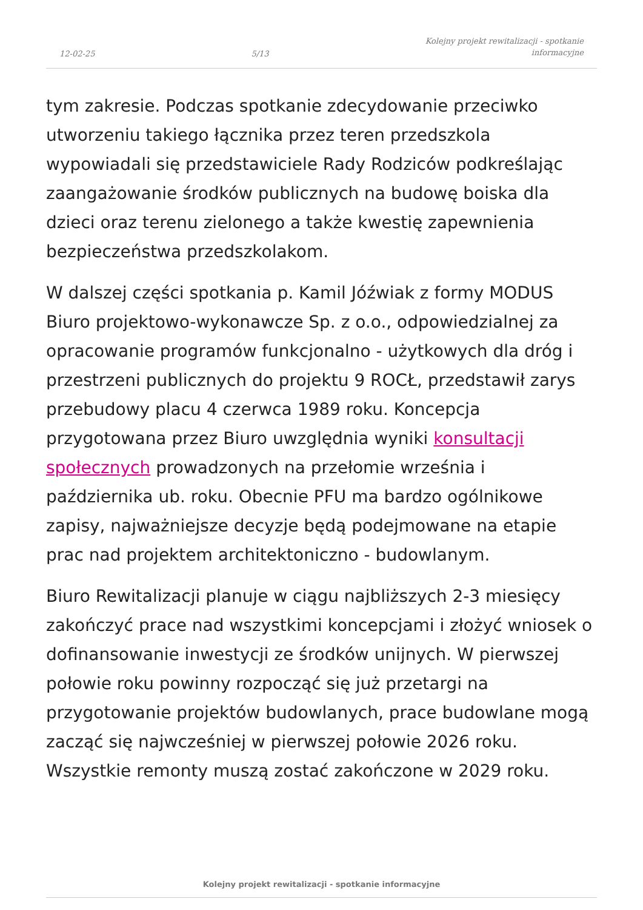12-02-25 5/13 Kolejny projekt rewitalizacji - spotkanie
informacyjne
tym zakresie. Podczas spotkanie zdecydowanie przeciwko utworzeniu takiego łącznika przez teren przedszkola wypowiadali się przedstawiciele Rady Rodziców podkreślając zaangażowanie środków publicznych na budowę boiska dla dzieci oraz terenu zielonego a także kwestię zapewnienia bezpieczeństwa przedszkolakom.
W dalszej części spotkania p. Kamil Jóźwiak z formy MODUS Biuro projektowo-wykonawcze Sp. z o.o., odpowiedzialnej za opracowanie programów funkcjonalno - użytkowych dla dróg i przestrzeni publicznych do projektu 9 ROCŁ, przedstawił zarys przebudowy placu 4 czerwca 1989 roku. Koncepcja przygotowana przez Biuro uwzględnia wyniki konsultacji społecznych prowadzonych na przełomie września i października ub. roku. Obecnie PFU ma bardzo ogólnikowe zapisy, najważniejsze decyzje będą podejmowane na etapie prac nad projektem architektoniczno - budowlanym.
Biuro Rewitalizacji planuje w ciągu najbliższych 2-3 miesięcy zakończyć prace nad wszystkimi koncepcjami i złożyć wniosek o dofinansowanie inwestycji ze środków unijnych. W pierwszej połowie roku powinny rozpocząć się już przetargi na przygotowanie projektów budowlanych, prace budowlane mogą zacząć się najwcześniej w pierwszej połowie 2026 roku. Wszystkie remonty muszą zostać zakończone w 2029 roku.
Kolejny projekt rewitalizacji - spotkanie informacyjne